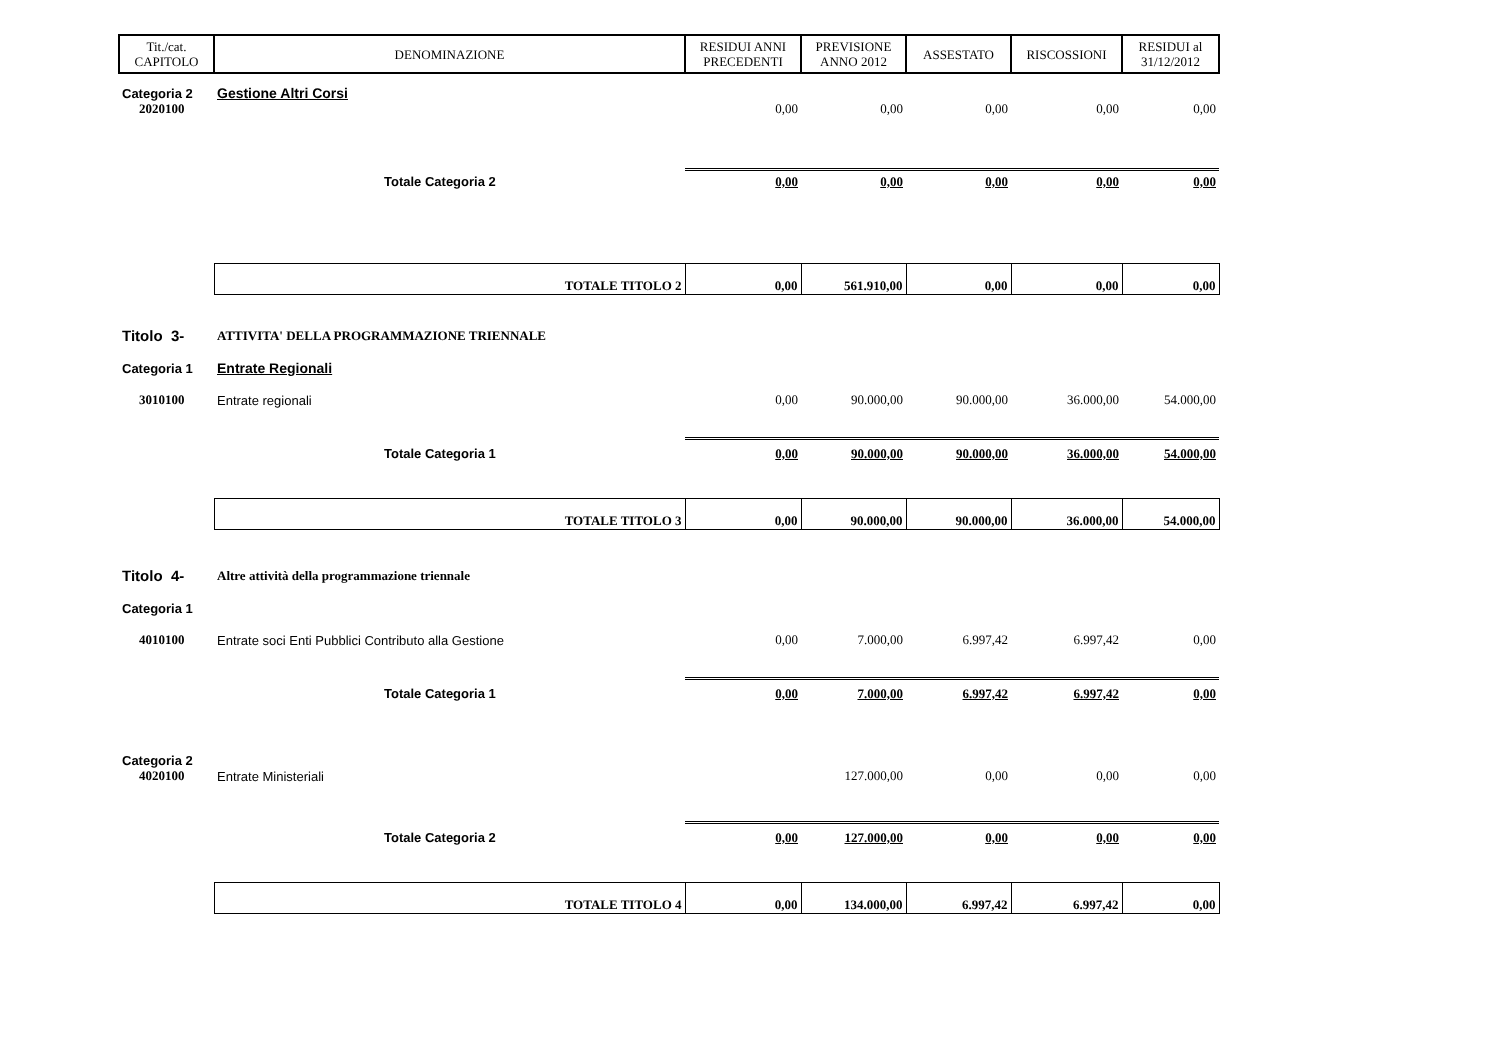| Tit./cat. CAPITOLO | DENOMINAZIONE | RESIDUI ANNI PRECEDENTI | PREVISIONE ANNO 2012 | ASSESTATO | RISCOSSIONI | RESIDUI al 31/12/2012 |
| --- | --- | --- | --- | --- | --- | --- |
| Categoria 2 | Gestione Altri Corsi | | | | | |
| 2020100 | | 0,00 | 0,00 | 0,00 | 0,00 | 0,00 |
| | Totale Categoria 2 | 0,00 | 0,00 | 0,00 | 0,00 | 0,00 |
| | TOTALE TITOLO 2 | 0,00 | 561.910,00 | 0,00 | 0,00 | 0,00 |
| Titolo 3- | ATTIVITA' DELLA PROGRAMMAZIONE TRIENNALE | | | | | |
| Categoria 1 | Entrate Regionali | | | | | |
| 3010100 | Entrate regionali | 0,00 | 90.000,00 | 90.000,00 | 36.000,00 | 54.000,00 |
| | Totale Categoria 1 | 0,00 | 90.000,00 | 90.000,00 | 36.000,00 | 54.000,00 |
| | TOTALE TITOLO 3 | 0,00 | 90.000,00 | 90.000,00 | 36.000,00 | 54.000,00 |
| Titolo 4- | Altre attività della programmazione triennale | | | | | |
| Categoria 1 | | | | | | |
| 4010100 | Entrate soci Enti Pubblici Contributo alla Gestione | 0,00 | 7.000,00 | 6.997,42 | 6.997,42 | 0,00 |
| | Totale Categoria 1 | 0,00 | 7.000,00 | 6.997,42 | 6.997,42 | 0,00 |
| Categoria 2 | | | | | | |
| 4020100 | Entrate Ministeriali | | 127.000,00 | 0,00 | 0,00 | 0,00 |
| | Totale Categoria 2 | 0,00 | 127.000,00 | 0,00 | 0,00 | 0,00 |
| | TOTALE TITOLO 4 | 0,00 | 134.000,00 | 6.997,42 | 6.997,42 | 0,00 |